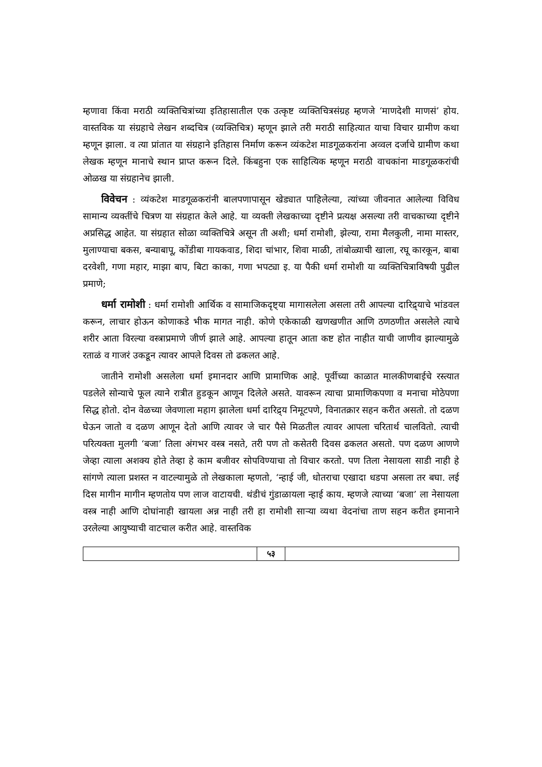म्हणावा किंवा मराठी व्यक्तिचित्रांच्या इतिहासातील एक उत्कृष्ट व्यक्तिचित्रसंग्रह म्हणजे ‘माणदेशी माणसं’ होय. वास्तविक या संग्रहाचे लेखन शब्दचित्र (व्यक्तिचित्र) म्हणून झाले तरी मराठी साहित्यात याचा विचार ग्रामीण कथा म्हणून झाला. व त्या प्रांतात या संग्रहाने इतिहास निर्माण करून व्यंकटेश माडगूळकरांना अव्वल दर्जाचे ग्रामीण कथा लेखक म्हणून मानाचे स्थान प्राप्त करून दिले. किंबहुना एक साहित्यिक म्हणून मराठी वाचकांना माडगूळकरांची ओळख या संग्रहानेच झाली.
विवेचन : व्यंकटेश माडगूळकरांनी बालपणापासून खेड्यात पाहिलेल्या, त्यांच्या जीवनात आलेल्या विविध सामान्य व्यक्तींचे चित्रण या संग्रहात केले आहे. या व्यक्ती लेखकाच्या दृष्टीने प्रत्यक्ष असल्या तरी वाचकाच्या दृष्टीने अप्रसिद्ध आहेत. या संग्रहात सोळा व्यक्तिचित्रे असून ती अशी; धर्मा रामोशी, झेल्या, रामा मैलकुली, नामा मास्तर, मुलाण्याचा बकस, बन्याबापू, कोंडीबा गायकवाड, शिदा चांभार, शिवा माळी, तांबोळ्याची खाला, रघू कारकून, बाबा दरवेशी, गणा महार, माझा बाप, बिटा काका, गणा भपट्या इ. या पैकी धर्मा रामोशी या व्यक्तिचित्राविषयी पुढील प्रमाणे;
धर्मा रामोशी : धर्मा रामोशी आर्थिक व सामाजिकदृष्ट्या मागासलेला असला तरी आपल्या दारिद्र्याचे भांडवल करून, लाचार होऊन कोणाकडे भीक मागत नाही. कोणे एकेकाळी खणखणीत आणि ठणठणीत असलेले त्याचे शरीर आता विरल्या वस्त्राप्रमाणे जीर्ण झाले आहे. आपल्या हातून आता कष्ट होत नाहीत याची जाणीव झाल्यामुळे रताळं व गाजरं उकडून त्यावर आपले दिवस तो ढकलत आहे.
जातीने रामोशी असलेला धर्मा इमानदार आणि प्रामाणिक आहे. पूर्वीच्या काळात मालकीणबाईचे रस्त्यात पडलेले सोन्याचे फूल त्याने रात्रीत हुडकून आणून दिलेले असते. यावरून त्याचा प्रामाणिकपणा व मनाचा मोठेपणा सिद्ध होतो. दोन वेळच्या जेवणाला महाग झालेला धर्मा दारिद्र्य निमूटपणे, विनातक्रार सहन करीत असतो. तो दळण घेऊन जातो व दळण आणून देतो आणि त्यावर जे चार पैसे मिळतील त्यावर आपला चरितार्थ चालवितो. त्याची परित्यक्ता मुलगी ‘बजा’ तिला अंगभर वस्त्र नसते, तरी पण तो कसेतरी दिवस ढकलत असतो. पण दळण आणणे जेव्हा त्याला अशक्य होते तेव्हा हे काम बजीवर सोपविण्याचा तो विचार करतो. पण तिला नेसायला साडी नाही हे सांगणे त्याला प्रशस्त न वाटल्यामुळे तो लेखकाला म्हणतो, ‘न्हाई जी, धोतराचा एखादा धडपा असला तर बघा. लई दिस मागीन मागीन म्हणतोय पण लाज वाटायची. थंडीचं गुंडाळायला न्हाई काय. म्हणजे त्याच्या ‘बजा’ ला नेसायला वस्त्र नाही आणि दोघांनाही खायला अन्न नाही तरी हा रामोशी साऱ्या व्यथा वेदनांचा ताण सहन करीत इमानाने उरलेल्या आयुष्याची वाटचाल करीत आहे. वास्तविक
५३